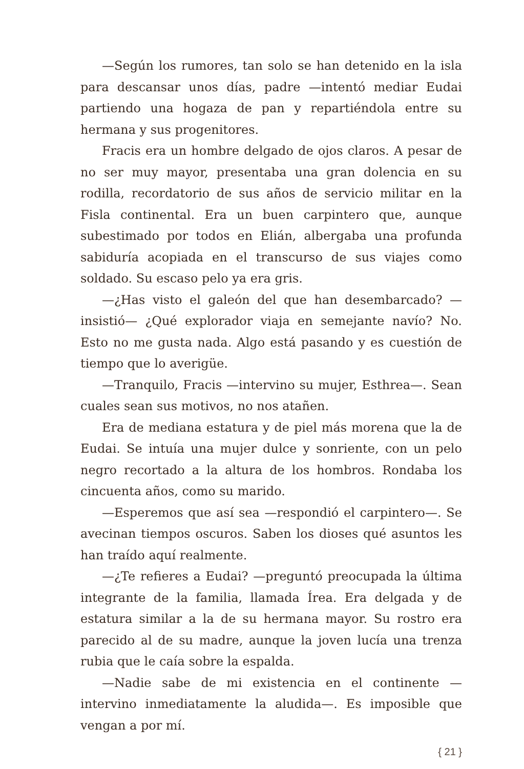—Según los rumores, tan solo se han detenido en la isla para descansar unos días, padre —intentó mediar Eudai partiendo una hogaza de pan y repartiéndola entre su hermana y sus progenitores.
Fracis era un hombre delgado de ojos claros. A pesar de no ser muy mayor, presentaba una gran dolencia en su rodilla, recordatorio de sus años de servicio militar en la Fisla continental. Era un buen carpintero que, aunque subestimado por todos en Elián, albergaba una profunda sabiduría acopiada en el transcurso de sus viajes como soldado. Su escaso pelo ya era gris.
—¿Has visto el galeón del que han desembarcado? —insistió— ¿Qué explorador viaja en semejante navío? No. Esto no me gusta nada. Algo está pasando y es cuestión de tiempo que lo averigüe.
—Tranquilo, Fracis —intervino su mujer, Esthrea—. Sean cuales sean sus motivos, no nos atañen.
Era de mediana estatura y de piel más morena que la de Eudai. Se intuía una mujer dulce y sonriente, con un pelo negro recortado a la altura de los hombros. Rondaba los cincuenta años, como su marido.
—Esperemos que así sea —respondió el carpintero—. Se avecinan tiempos oscuros. Saben los dioses qué asuntos les han traído aquí realmente.
—¿Te refieres a Eudai? —preguntó preocupada la última integrante de la familia, llamada Írea. Era delgada y de estatura similar a la de su hermana mayor. Su rostro era parecido al de su madre, aunque la joven lucía una trenza rubia que le caía sobre la espalda.
—Nadie sabe de mi existencia en el continente —intervino inmediatamente la aludida—. Es imposible que vengan a por mí.
{ 21 }